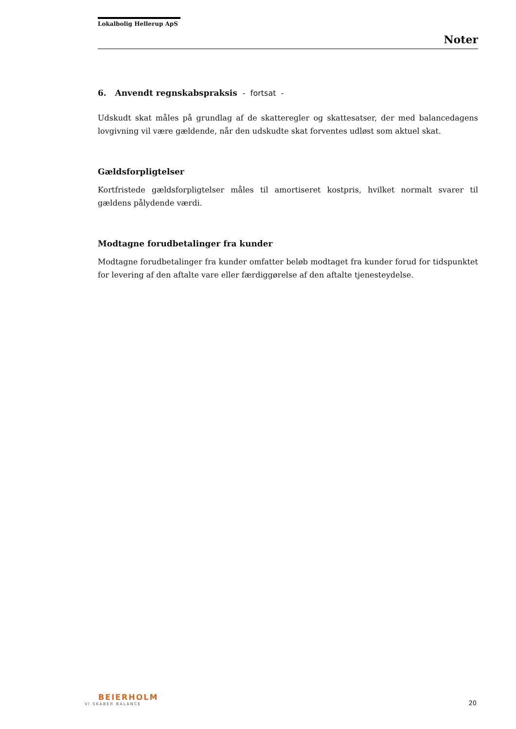Lokalbolig Hellerup ApS
Noter
6. Anvendt regnskabspraksis - fortsat -
Udskudt skat måles på grundlag af de skatteregler og skattesatser, der med balancedagens lovgivning vil være gældende, når den udskudte skat forventes udløst som aktuel skat.
Gældsforpligtelser
Kortfristede gældsforpligtelser måles til amortiseret kostpris, hvilket normalt svarer til gældens pålydende værdi.
Modtagne forudbetalinger fra kunder
Modtagne forudbetalinger fra kunder omfatter beløb modtaget fra kunder forud for tidspunktet for levering af den aftalte vare eller færdiggørelse af den aftalte tjenesteydelse.
BEIERHOLM
VI SKABER BALANCE
20